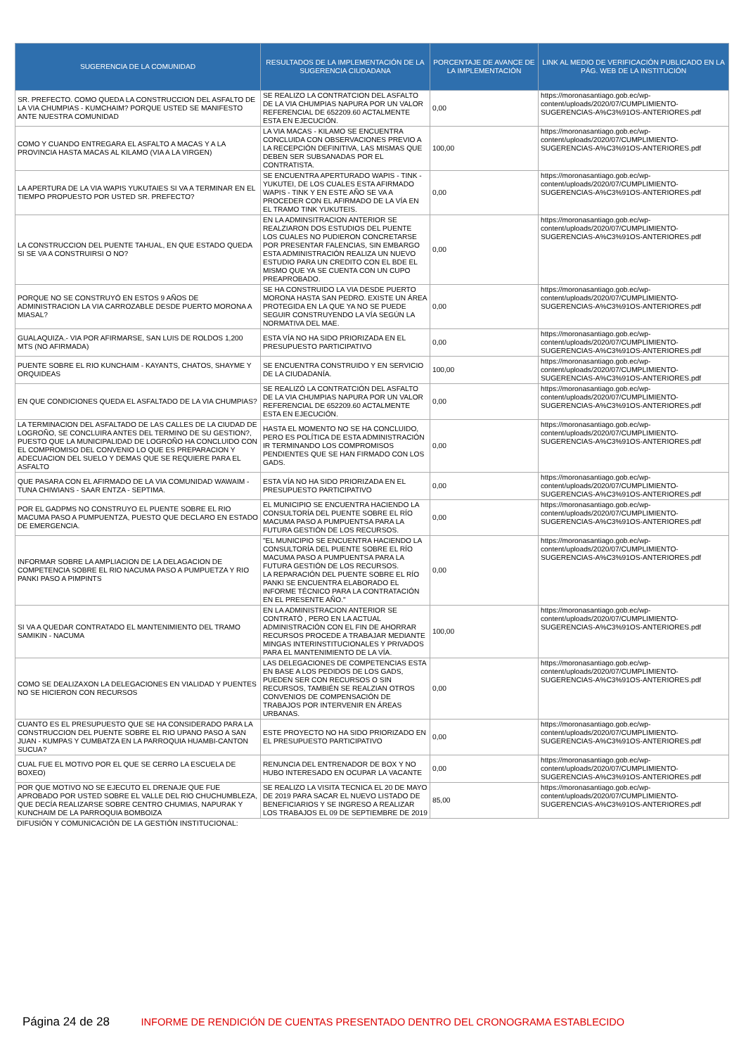| SUGERENCIA DE LA COMUNIDAD | RESULTADOS DE LA IMPLEMENTACIÓN DE LA SUGERENCIA CIUDADANA | PORCENTAJE DE AVANCE DE LA IMPLEMENTACIÓN | LINK AL MEDIO DE VERIFICACIÓN PUBLICADO EN LA PÁG. WEB DE LA INSTITUCIÓN |
| --- | --- | --- | --- |
| SR. PREFECTO. COMO QUEDA LA CONSTRUCCION DEL ASFALTO DE LA VIA CHUMPIAS - KUMCHAIM? PORQUE USTED SE MANIFESTO ANTE NUESTRA COMUNIDAD | SE REALIZO LA CONTRATCION DEL ASFALTO DE LA VIA CHUMPIAS NAPURA POR UN VALOR REFERENCIAL DE 652209.60 ACTALMENTE ESTA EN EJECUCIÓN. | 0,00 | https://moronasantiago.gob.ec/wp-content/uploads/2020/07/CUMPLIMIENTO-SUGERENCIAS-A%C3%91OS-ANTERIORES.pdf |
| COMO Y CUANDO ENTREGARA EL ASFALTO A MACAS Y A LA PROVINCIA HASTA MACAS AL KILAMO (VIA A LA VIRGEN) | LA VIA MACAS - KILAMO SE ENCUENTRA CONCLUIDA CON OBSERVACIONES PREVIO A LA RECEPCIÓN DEFINITIVA, LAS MISMAS QUE DEBEN SER SUBSANADAS POR EL CONTRATISTA. | 100,00 | https://moronasantiago.gob.ec/wp-content/uploads/2020/07/CUMPLIMIENTO-SUGERENCIAS-A%C3%91OS-ANTERIORES.pdf |
| LA APERTURA DE LA VIA WAPIS YUKUTAIES SI VA A TERMINAR EN EL TIEMPO PROPUESTO POR USTED SR. PREFECTO? | SE ENCUENTRA APERTURADO WAPIS - TINK - YUKUTEI, DE LOS CUALES ESTA AFIRMADO WAPIS - TINK Y EN ESTE AÑO SE VA A PROCEDER CON EL AFIRMADO DE LA VÍA EN EL TRAMO TINK YUKUTEIS. | 0,00 | https://moronasantiago.gob.ec/wp-content/uploads/2020/07/CUMPLIMIENTO-SUGERENCIAS-A%C3%91OS-ANTERIORES.pdf |
| LA CONSTRUCCION DEL PUENTE TAHUAL, EN QUE ESTADO QUEDA SI SE VA A CONSTRUIRSI O NO? | EN LA ADMINSITRACION ANTERIOR SE REALZIARON DOS ESTUDIOS DEL PUENTE LOS CUALES NO PUDIERON CONCRETARSE POR PRESENTAR FALENCIAS, SIN EMBARGO ESTA ADMINISTRACIÓN REALIZA UN NUEVO ESTUDIO PARA UN CREDITO CON EL BDE EL MISMO QUE YA SE CUENTA CON UN CUPO PREAPROBADO. | 0,00 | https://moronasantiago.gob.ec/wp-content/uploads/2020/07/CUMPLIMIENTO-SUGERENCIAS-A%C3%91OS-ANTERIORES.pdf |
| PORQUE NO SE CONSTRUYÓ EN ESTOS 9 AÑOS DE ADMINISTRACION LA VIA CARROZABLE DESDE PUERTO MORONA A MIASAL? | SE HA CONSTRUIDO LA VIA DESDE PUERTO MORONA HASTA SAN PEDRO. EXISTE UN ÁREA PROTEGIDA EN LA QUE YA NO SE PUEDE SEGUIR CONSTRUYENDO LA VÍA SEGÚN LA NORMATIVA DEL MAE. | 0,00 | https://moronasantiago.gob.ec/wp-content/uploads/2020/07/CUMPLIMIENTO-SUGERENCIAS-A%C3%91OS-ANTERIORES.pdf |
| GUALAQUIZA.- VIA POR AFIRMARSE, SAN LUIS DE ROLDOS 1,200 MTS (NO AFIRMADA) | ESTA VÍA NO HA SIDO PRIORIZADA EN EL PRESUPUESTO PARTICIPATIVO | 0,00 | https://moronasantiago.gob.ec/wp-content/uploads/2020/07/CUMPLIMIENTO-SUGERENCIAS-A%C3%91OS-ANTERIORES.pdf |
| PUENTE SOBRE EL RIO KUNCHAIM - KAYANTS, CHATOS, SHAYME Y ORQUIDEAS | SE ENCUENTRA CONSTRUIDO Y EN SERVICIO DE LA CIUDADANÍA. | 100,00 | https://moronasantiago.gob.ec/wp-content/uploads/2020/07/CUMPLIMIENTO-SUGERENCIAS-A%C3%91OS-ANTERIORES.pdf |
| EN QUE CONDICIONES QUEDA EL ASFALTADO DE LA VIA CHUMPIAS? | SE REALIZÓ LA CONTRATCIÓN DEL ASFALTO DE LA VIA CHUMPIAS NAPURA POR UN VALOR REFERENCIAL DE 652209.60 ACTALMENTE ESTA EN EJECUCIÓN. | 0,00 | https://moronasantiago.gob.ec/wp-content/uploads/2020/07/CUMPLIMIENTO-SUGERENCIAS-A%C3%91OS-ANTERIORES.pdf |
| LA TERMINACION DEL ASFALTADO DE LAS CALLES DE LA CIUDAD DE LOGROÑO, SE CONCLUIRA ANTES DEL TERMINO DE SU GESTION?, PUESTO QUE LA MUNICIPALIDAD DE LOGROÑO HA CONCLUIDO CON EL COMPROMISO DEL CONVENIO LO QUE ES PREPARACION Y ADECUACION DEL SUELO Y DEMAS QUE SE REQUIERE PARA EL ASFALTO | HASTA EL MOMENTO NO SE HA CONCLUIDO, PERO ES POLÍTICA DE ESTA ADMINISTRACIÓN IR TERMINANDO LOS COMPROMISOS PENDIENTES QUE SE HAN FIRMADO CON LOS GADS. | 0,00 | https://moronasantiago.gob.ec/wp-content/uploads/2020/07/CUMPLIMIENTO-SUGERENCIAS-A%C3%91OS-ANTERIORES.pdf |
| QUE PASARA CON EL AFIRMADO DE LA VIA COMUNIDAD WAWAIM - TUNA CHIWIANS - SAAR ENTZA - SEPTIMA. | ESTA VÍA NO HA SIDO PRIORIZADA EN EL PRESUPUESTO PARTICIPATIVO | 0,00 | https://moronasantiago.gob.ec/wp-content/uploads/2020/07/CUMPLIMIENTO-SUGERENCIAS-A%C3%91OS-ANTERIORES.pdf |
| POR EL GADPMS NO CONSTRUYO EL PUENTE SOBRE EL RIO MACUMA PASO A PUMPUENTZA, PUESTO QUE DECLARO EN ESTADO DE EMERGENCIA. | EL MUNICIPIO SE ENCUENTRA HACIENDO LA CONSULTORÍA DEL PUENTE SOBRE EL RÍO MACUMA PASO A PUMPUENTSA PARA LA FUTURA GESTIÓN DE LOS RECURSOS. | 0,00 | https://moronasantiago.gob.ec/wp-content/uploads/2020/07/CUMPLIMIENTO-SUGERENCIAS-A%C3%91OS-ANTERIORES.pdf |
| INFORMAR SOBRE LA AMPLIACION DE LA DELAGACION DE COMPETENCIA SOBRE EL RIO NACUMA PASO A PUMPUETZA Y RIO PANKI PASO A PIMPINTS | "EL MUNICIPIO SE ENCUENTRA HACIENDO LA CONSULTORÍA DEL PUENTE SOBRE EL RÍO MACUMA PASO A PUMPUENTSA PARA LA FUTURA GESTIÓN DE LOS RECURSOS. LA REPARACIÓN DEL PUENTE SOBRE EL RÍO PANKI SE ENCUENTRA ELABORADO EL INFORME TÉCNICO PARA LA CONTRATACIÓN EN EL PRESENTE AÑO." | 0,00 | https://moronasantiago.gob.ec/wp-content/uploads/2020/07/CUMPLIMIENTO-SUGERENCIAS-A%C3%91OS-ANTERIORES.pdf |
| SI VA A QUEDAR CONTRATADO EL MANTENIMIENTO DEL TRAMO SAMIKIN - NACUMA | EN LA ADMINISTRACION ANTERIOR SE CONTRATÓ , PERO EN LA ACTUAL ADMINISTRACIÓN CON EL FIN DE AHORRAR RECURSOS PROCEDE A TRABAJAR MEDIANTE MINGAS INTERINSTITUCIONALES Y PRIVADOS PARA EL MANTENIMIENTO DE LA VÍA. | 100,00 | https://moronasantiago.gob.ec/wp-content/uploads/2020/07/CUMPLIMIENTO-SUGERENCIAS-A%C3%91OS-ANTERIORES.pdf |
| COMO SE DEALIZAXON LA DELEGACIONES EN VIALIDAD Y PUENTES NO SE HICIERON CON RECURSOS | LAS DELEGACIONES DE COMPETENCIAS ESTA EN BASE A LOS PEDIDOS DE LOS GADS, PUEDEN SER CON RECURSOS O SIN RECURSOS, TAMBIÉN SE REALZIAN OTROS CONVENIOS DE COMPENSACIÓN DE TRABAJOS POR INTERVENIR EN ÁREAS URBANAS. | 0,00 | https://moronasantiago.gob.ec/wp-content/uploads/2020/07/CUMPLIMIENTO-SUGERENCIAS-A%C3%91OS-ANTERIORES.pdf |
| CUANTO ES EL PRESUPUESTO QUE SE HA CONSIDERADO PARA LA CONSTRUCCION DEL PUENTE SOBRE EL RIO UPANO PASO A SAN JUAN - KUMPAS Y CUMBATZA EN LA PARROQUIA HUAMBI-CANTON SUCUA? | ESTE PROYECTO NO HA SIDO PRIORIZADO EN EL PRESUPUESTO PARTICIPATIVO | 0,00 | https://moronasantiago.gob.ec/wp-content/uploads/2020/07/CUMPLIMIENTO-SUGERENCIAS-A%C3%91OS-ANTERIORES.pdf |
| CUAL FUE EL MOTIVO POR EL QUE SE CERRO LA ESCUELA DE BOXEO) | RENUNCIA DEL ENTRENADOR DE BOX Y NO HUBO INTERESADO EN OCUPAR LA VACANTE | 0,00 | https://moronasantiago.gob.ec/wp-content/uploads/2020/07/CUMPLIMIENTO-SUGERENCIAS-A%C3%91OS-ANTERIORES.pdf |
| POR QUE MOTIVO NO SE EJECUTO EL DRENAJE QUE FUE APROBADO POR USTED SOBRE EL VALLE DEL RIO CHUCHUMBLEZA, QUE DECÍA REALIZARSE SOBRE CENTRO CHUMIAS, NAPURAK Y KUNCHAIM DE LA PARROQUIA BOMBOIZA | SE REALIZO LA VISITA TECNICA EL 20 DE MAYO DE 2019 PARA SACAR EL NUEVO LISTADO DE BENEFICIARIOS Y SE INGRESO A REALIZAR LOS TRABAJOS EL 09 DE SEPTIEMBRE DE 2019 | 85,00 | https://moronasantiago.gob.ec/wp-content/uploads/2020/07/CUMPLIMIENTO-SUGERENCIAS-A%C3%91OS-ANTERIORES.pdf |
DIFUSIÓN Y COMUNICACIÓN DE LA GESTIÓN INSTITUCIONAL:
Página 24 de 28 INFORME DE RENDICIÓN DE CUENTAS PRESENTADO DENTRO DEL CRONOGRAMA ESTABLECIDO